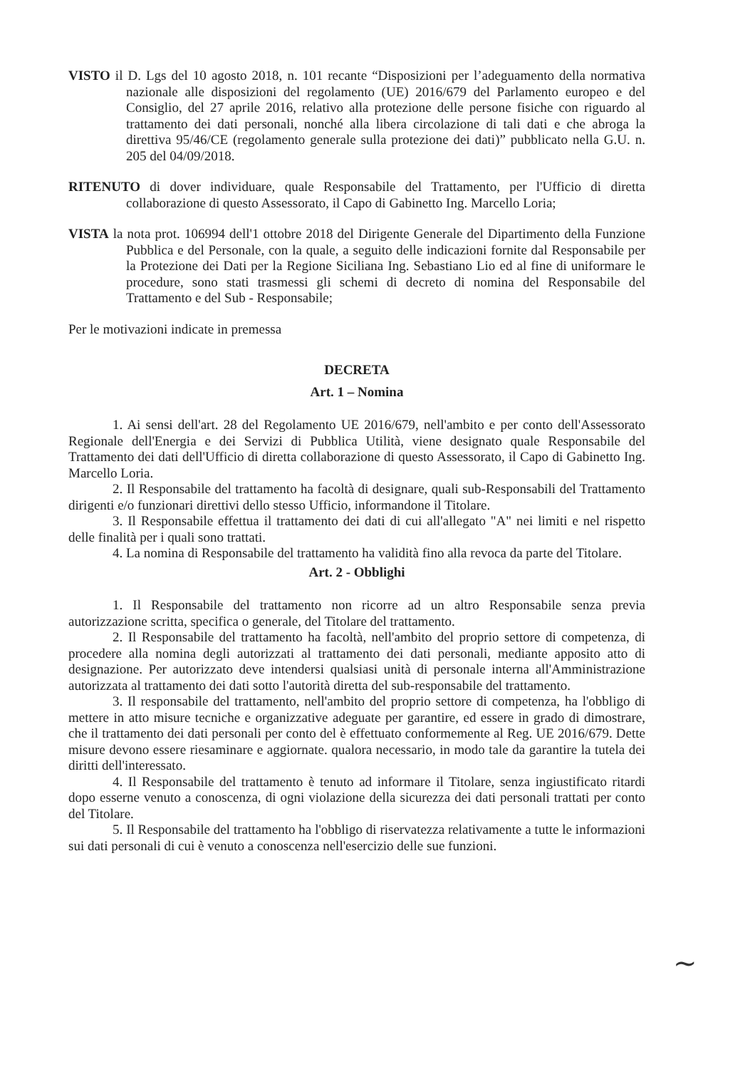VISTO il D. Lgs del 10 agosto 2018, n. 101 recante “Disposizioni per l’adeguamento della normativa nazionale alle disposizioni del regolamento (UE) 2016/679 del Parlamento europeo e del Consiglio, del 27 aprile 2016, relativo alla protezione delle persone fisiche con riguardo al trattamento dei dati personali, nonché alla libera circolazione di tali dati e che abroga la direttiva 95/46/CE (regolamento generale sulla protezione dei dati)” pubblicato nella G.U. n. 205 del 04/09/2018.
RITENUTO di dover individuare, quale Responsabile del Trattamento, per l'Ufficio di diretta collaborazione di questo Assessorato, il Capo di Gabinetto Ing. Marcello Loria;
VISTA la nota prot. 106994 dell'1 ottobre 2018 del Dirigente Generale del Dipartimento della Funzione Pubblica e del Personale, con la quale, a seguito delle indicazioni fornite dal Responsabile per la Protezione dei Dati per la Regione Siciliana Ing. Sebastiano Lio ed al fine di uniformare le procedure, sono stati trasmessi gli schemi di decreto di nomina del Responsabile del Trattamento e del Sub - Responsabile;
Per le motivazioni indicate in premessa
DECRETA
Art. 1 – Nomina
1. Ai sensi dell'art. 28 del Regolamento UE 2016/679, nell'ambito e per conto dell'Assessorato Regionale dell'Energia e dei Servizi di Pubblica Utilità, viene designato quale Responsabile del Trattamento dei dati dell'Ufficio di diretta collaborazione di questo Assessorato, il Capo di Gabinetto Ing. Marcello Loria.
2. Il Responsabile del trattamento ha facoltà di designare, quali sub-Responsabili del Trattamento dirigenti e/o funzionari direttivi dello stesso Ufficio, informandone il Titolare.
3. Il Responsabile effettua il trattamento dei dati di cui all'allegato "A" nei limiti e nel rispetto delle finalità per i quali sono trattati.
4. La nomina di Responsabile del trattamento ha validità fino alla revoca da parte del Titolare.
Art. 2 - Obblighi
1. Il Responsabile del trattamento non ricorre ad un altro Responsabile senza previa autorizzazione scritta, specifica o generale, del Titolare del trattamento.
2. Il Responsabile del trattamento ha facoltà, nell'ambito del proprio settore di competenza, di procedere alla nomina degli autorizzati al trattamento dei dati personali, mediante apposito atto di designazione. Per autorizzato deve intendersi qualsiasi unità di personale interna all'Amministrazione autorizzata al trattamento dei dati sotto l'autorità diretta del sub-responsabile del trattamento.
3. Il responsabile del trattamento, nell'ambito del proprio settore di competenza, ha l'obbligo di mettere in atto misure tecniche e organizzative adeguate per garantire, ed essere in grado di dimostrare, che il trattamento dei dati personali per conto del è effettuato conformemente al Reg. UE 2016/679. Dette misure devono essere riesaminare e aggiornate. qualora necessario, in modo tale da garantire la tutela dei diritti dell'interessato.
4. Il Responsabile del trattamento è tenuto ad informare il Titolare, senza ingiustificato ritardi dopo esserne venuto a conoscenza, di ogni violazione della sicurezza dei dati personali trattati per conto del Titolare.
5. Il Responsabile del trattamento ha l'obbligo di riservatezza relativamente a tutte le informazioni sui dati personali di cui è venuto a conoscenza nell'esercizio delle sue funzioni.
~